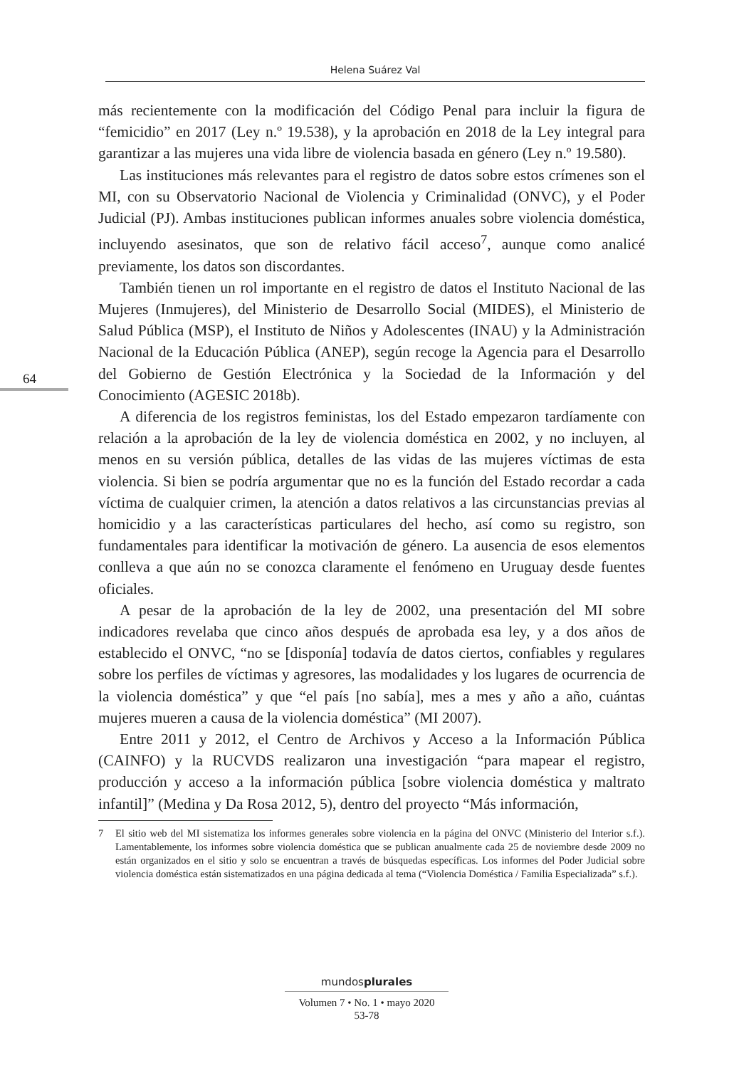Helena Suárez Val
64
más recientemente con la modificación del Código Penal para incluir la figura de “femicidio” en 2017 (Ley n.º 19.538), y la aprobación en 2018 de la Ley integral para garantizar a las mujeres una vida libre de violencia basada en género (Ley n.º 19.580).
Las instituciones más relevantes para el registro de datos sobre estos crímenes son el MI, con su Observatorio Nacional de Violencia y Criminalidad (ONVC), y el Poder Judicial (PJ). Ambas instituciones publican informes anuales sobre violencia doméstica, incluyendo asesinatos, que son de relativo fácil acceso<sup>7</sup>, aunque como analicé previamente, los datos son discordantes.
También tienen un rol importante en el registro de datos el Instituto Nacional de las Mujeres (Inmujeres), del Ministerio de Desarrollo Social (MIDES), el Ministerio de Salud Pública (MSP), el Instituto de Niños y Adolescentes (INAU) y la Administración Nacional de la Educación Pública (ANEP), según recoge la Agencia para el Desarrollo del Gobierno de Gestión Electrónica y la Sociedad de la Información y del Conocimiento (AGESIC 2018b).
A diferencia de los registros feministas, los del Estado empezaron tardíamente con relación a la aprobación de la ley de violencia doméstica en 2002, y no incluyen, al menos en su versión pública, detalles de las vidas de las mujeres víctimas de esta violencia. Si bien se podría argumentar que no es la función del Estado recordar a cada víctima de cualquier crimen, la atención a datos relativos a las circunstancias previas al homicidio y a las características particulares del hecho, así como su registro, son fundamentales para identificar la motivación de género. La ausencia de esos elementos conlleva a que aún no se conozca claramente el fenómeno en Uruguay desde fuentes oficiales.
A pesar de la aprobación de la ley de 2002, una presentación del MI sobre indicadores revelaba que cinco años después de aprobada esa ley, y a dos años de establecido el ONVC, “no se [disponía] todavía de datos ciertos, confiables y regulares sobre los perfiles de víctimas y agresores, las modalidades y los lugares de ocurrencia de la violencia doméstica” y que “el país [no sabía], mes a mes y año a año, cuántas mujeres mueren a causa de la violencia doméstica” (MI 2007).
Entre 2011 y 2012, el Centro de Archivos y Acceso a la Información Pública (CAINFO) y la RUCVDS realizaron una investigación “para mapear el registro, producción y acceso a la información pública [sobre violencia doméstica y maltrato infantil]” (Medina y Da Rosa 2012, 5), dentro del proyecto “Más información,
7 El sitio web del MI sistematiza los informes generales sobre violencia en la página del ONVC (Ministerio del Interior s.f.). Lamentablemente, los informes sobre violencia doméstica que se publican anualmente cada 25 de noviembre desde 2009 no están organizados en el sitio y solo se encuentran a través de búsquedas específicas. Los informes del Poder Judicial sobre violencia doméstica están sistematizados en una página dedicada al tema (“Violencia Doméstica / Familia Especializada” s.f.).
mundosplurales
Volumen 7 • No. 1 • mayo 2020
53-78